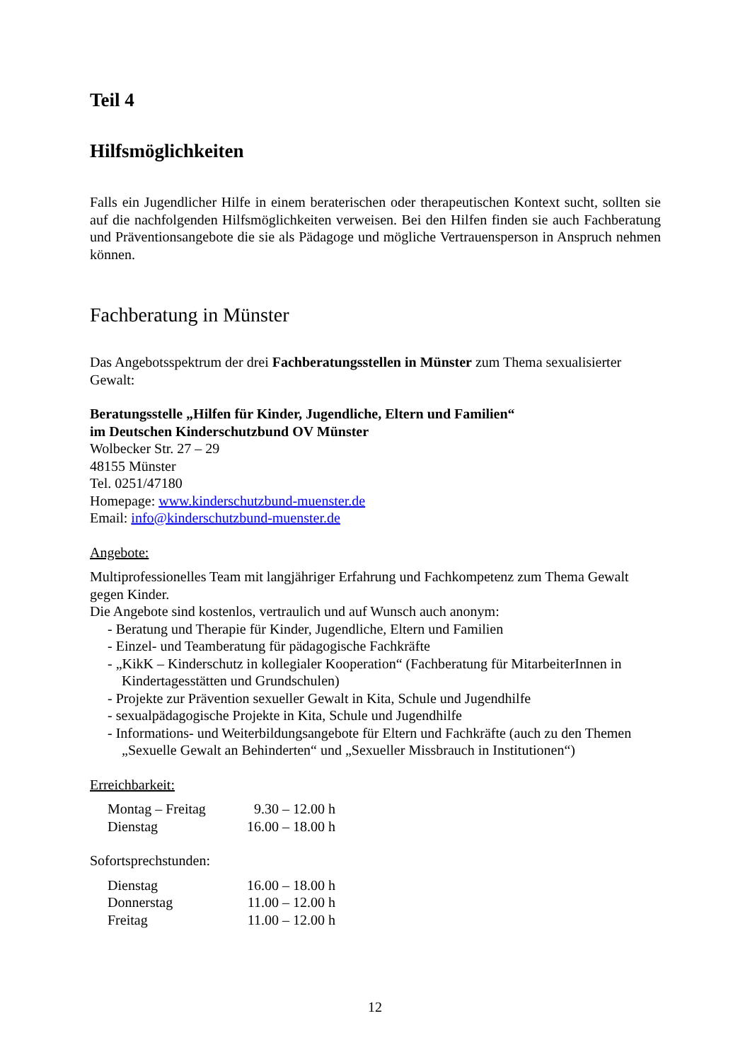Teil 4
Hilfsmöglichkeiten
Falls ein Jugendlicher Hilfe in einem beraterischen oder therapeutischen Kontext sucht, sollten sie auf die nachfolgenden Hilfsmöglichkeiten verweisen. Bei den Hilfen finden sie auch Fachberatung und Präventionsangebote die sie als Pädagoge und mögliche Vertrauensperson in Anspruch nehmen können.
Fachberatung in Münster
Das Angebotsspektrum der drei Fachberatungsstellen in Münster zum Thema sexualisierter Gewalt:
Beratungsstelle „Hilfen für Kinder, Jugendliche, Eltern und Familien“
im Deutschen Kinderschutzbund OV Münster
Wolbecker Str. 27 – 29
48155 Münster
Tel. 0251/47180
Homepage: www.kinderschutzbund-muenster.de
Email: info@kinderschutzbund-muenster.de
Angebote:
Multiprofessionelles Team mit langjähriger Erfahrung und Fachkompetenz zum Thema Gewalt gegen Kinder.
Die Angebote sind kostenlos, vertraulich und auf Wunsch auch anonym:
- Beratung und Therapie für Kinder, Jugendliche, Eltern und Familien
- Einzel- und Teamberatung für pädagogische Fachkräfte
- „KikK – Kinderschutz in kollegialer Kooperation“ (Fachberatung für MitarbeiterInnen in Kindertagesstätten und Grundschulen)
- Projekte zur Prävention sexueller Gewalt in Kita, Schule und Jugendhilfe
- sexualpädagogische Projekte in Kita, Schule und Jugendhilfe
- Informations- und Weiterbildungsangebote für Eltern und Fachkräfte (auch zu den Themen „Sexuelle Gewalt an Behinderten“ und „Sexueller Missbrauch in Institutionen“)
Erreichbarkeit:
| Montag – Freitag | 9.30 – 12.00 h |
| Dienstag | 16.00 – 18.00 h |
Sofortsprechstunden:
| Dienstag | 16.00 – 18.00 h |
| Donnerstag | 11.00 – 12.00 h |
| Freitag | 11.00 – 12.00 h |
12